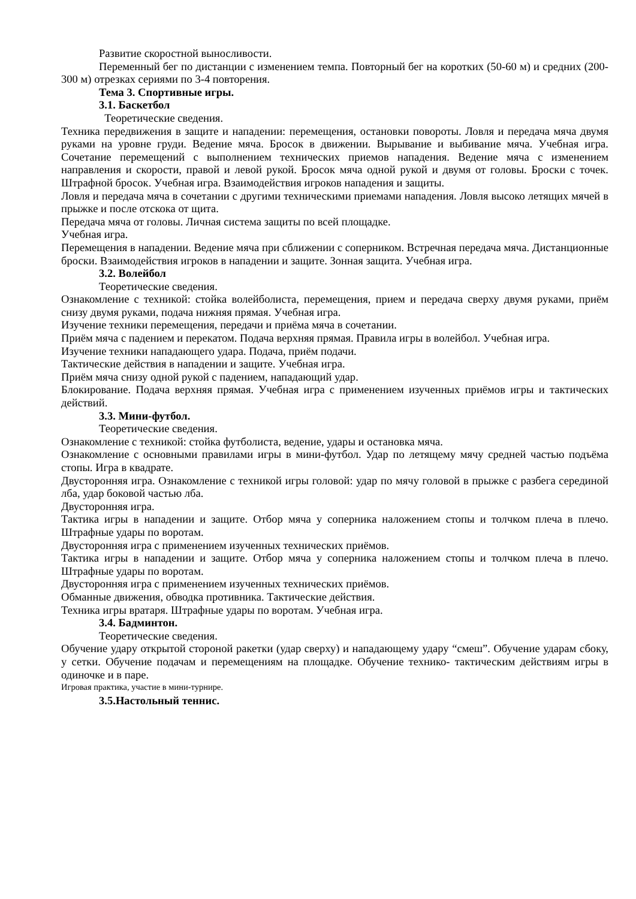Развитие скоростной выносливости.
Переменный бег по дистанции с изменением темпа. Повторный бег на коротких (50-60 м) и средних (200-300 м) отрезках сериями по 3-4 повторения.
Тема 3. Спортивные игры.
3.1. Баскетбол
Теоретические сведения.
Техника передвижения в защите и нападении: перемещения, остановки повороты. Ловля и передача мяча двумя руками на уровне груди. Ведение мяча. Бросок в движении. Вырывание и выбивание мяча. Учебная игра. Сочетание перемещений с выполнением технических приемов нападения. Ведение мяча с изменением направления и скорости, правой и левой рукой. Бросок мяча одной рукой и двумя от головы. Броски с точек. Штрафной бросок. Учебная игра. Взаимодействия игроков нападения и защиты.
Ловля и передача мяча в сочетании с другими техническими приемами нападения. Ловля высоко летящих мячей в прыжке и после отскока от щита.
Передача мяча от головы. Личная система защиты по всей площадке.
Учебная игра.
Перемещения в нападении. Ведение мяча при сближении с соперником. Встречная передача мяча. Дистанционные броски. Взаимодействия игроков в нападении и защите. Зонная защита. Учебная игра.
3.2. Волейбол
Теоретические сведения.
Ознакомление с техникой: стойка волейболиста, перемещения, прием и передача сверху двумя руками, приём снизу двумя руками, подача нижняя прямая. Учебная игра.
Изучение техники перемещения, передачи и приёма мяча в сочетании.
Приём мяча с падением и перекатом. Подача верхняя прямая. Правила игры в волейбол. Учебная игра.
Изучение техники нападающего удара. Подача, приём подачи.
Тактические действия в нападении и защите. Учебная игра.
Приём мяча снизу одной рукой с падением, нападающий удар.
Блокирование. Подача верхняя прямая. Учебная игра с применением изученных приёмов игры и тактических действий.
3.3. Мини-футбол.
Теоретические сведения.
Ознакомление с техникой: стойка футболиста, ведение, удары и остановка мяча.
Ознакомление с основными правилами игры в мини-футбол. Удар по летящему мячу средней частью подъёма стопы. Игра в квадрате.
Двусторонняя игра. Ознакомление с техникой игры головой: удар по мячу головой в прыжке с разбега серединой лба, удар боковой частью лба.
Двусторонняя игра.
Тактика игры в нападении и защите. Отбор мяча у соперника наложением стопы и толчком плеча в плечо. Штрафные удары по воротам.
Двусторонняя игра с применением изученных технических приёмов.
Тактика игры в нападении и защите. Отбор мяча у соперника наложением стопы и толчком плеча в плечо. Штрафные удары по воротам.
Двусторонняя игра с применением изученных технических приёмов.
Обманные движения, обводка противника. Тактические действия.
Техника игры вратаря. Штрафные удары по воротам. Учебная игра.
3.4. Бадминтон.
Теоретические сведения.
Обучение удару открытой стороной ракетки (удар сверху) и нападающему удару “смеш”. Обучение ударам сбоку, у сетки. Обучение подачам и перемещениям на площадке. Обучение технико- тактическим действиям игры в одиночке и в паре.
Игровая практика, участие в мини-турнире.
3.5.Настольный теннис.